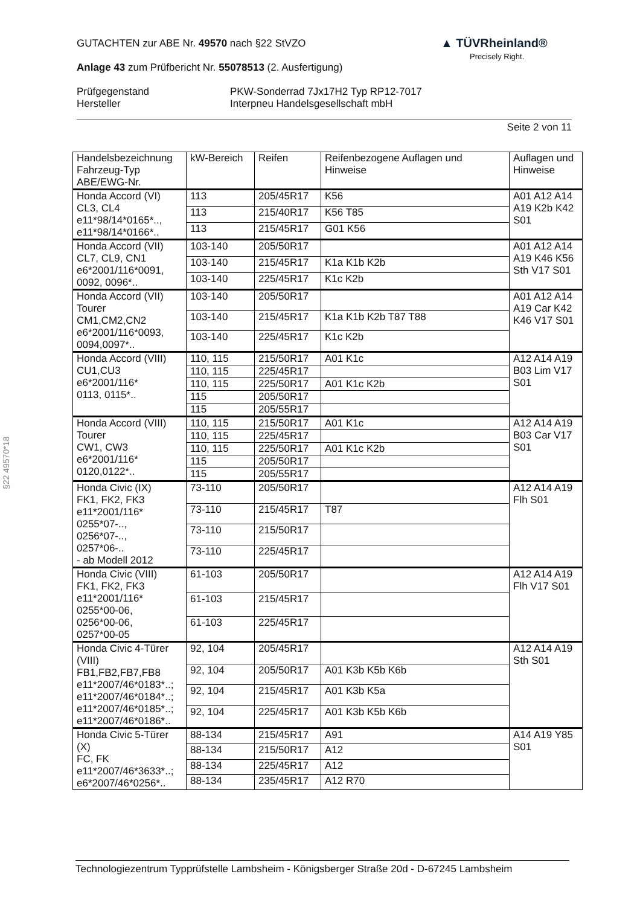GUTACHTEN zur ABE Nr. 49570 nach §22 StVZO
Anlage 43 zum Prüfbericht Nr. 55078513 (2. Ausfertigung)
Prüfgegenstand
Hersteller
PKW-Sonderrad 7Jx17H2 Typ RP12-7017
Interpneu Handelsgesellschaft mbH
Seite 2 von 11
▲ TÜVRheinland®
Precisely Right.
§22 49570*18
| Handelsbezeichnung Fahrzeug-Typ ABE/EWG-Nr. | kW-Bereich | Reifen | Reifenbezogene Auflagen und Hinweise | Auflagen und Hinweise |
| --- | --- | --- | --- | --- |
| Honda Accord (VI) CL3, CL4 e11*98/14*0165*.., e11*98/14*0166*.. | 113 | 205/45R17 | K56 | A01 A12 A14 A19 K2b K42 S01 |
| | 113 | 215/40R17 | K56 T85 | |
| | 113 | 215/45R17 | G01 K56 | |
| Honda Accord (VII) CL7, CL9, CN1 e6*2001/116*0091, 0092, 0096*.. | 103-140 | 205/50R17 | | A01 A12 A14 A19 K46 K56 Sth V17 S01 |
| | 103-140 | 215/45R17 | K1a K1b K2b | |
| | 103-140 | 225/45R17 | K1c K2b | |
| Honda Accord (VII) Tourer CM1,CM2,CN2 e6*2001/116*0093, 0094,0097*.. | 103-140 | 205/50R17 | | A01 A12 A14 A19 Car K42 K46 V17 S01 |
| | 103-140 | 215/45R17 | K1a K1b K2b T87 T88 | |
| | 103-140 | 225/45R17 | K1c K2b | |
| Honda Accord (VIII) CU1,CU3 e6*2001/116* 0113, 0115*.. | 110, 115 | 215/50R17 | A01 K1c | A12 A14 A19 B03 Lim V17 S01 |
| | 110, 115 | 225/45R17 | | |
| | 110, 115 | 225/50R17 | A01 K1c K2b | |
| | 115 | 205/50R17 | | |
| | 115 | 205/55R17 | | |
| Honda Accord (VIII) Tourer CW1, CW3 e6*2001/116* 0120,0122*.. | 110, 115 | 215/50R17 | A01 K1c | A12 A14 A19 B03 Car V17 S01 |
| | 110, 115 | 225/45R17 | | |
| | 110, 115 | 225/50R17 | A01 K1c K2b | |
| | 115 | 205/50R17 | | |
| | 115 | 205/55R17 | | |
| Honda Civic (IX) FK1, FK2, FK3 e11*2001/116* 0255*07-.., 0256*07-.., 0257*06-.. - ab Modell 2012 | 73-110 | 205/50R17 | | A12 A14 A19 Flh S01 |
| | 73-110 | 215/45R17 | T87 | |
| | 73-110 | 215/50R17 | | |
| | 73-110 | 225/45R17 | | |
| Honda Civic (VIII) FK1, FK2, FK3 e11*2001/116* 0255*00-06, 0256*00-06, 0257*00-05 | 61-103 | 205/50R17 | | A12 A14 A19 Flh V17 S01 |
| | 61-103 | 215/45R17 | | |
| | 61-103 | 225/45R17 | | |
| Honda Civic 4-Türer (VIII) FB1,FB2,FB7,FB8 e11*2007/46*0183*..; e11*2007/46*0184*..; e11*2007/46*0185*..; e11*2007/46*0186*.. | 92, 104 | 205/45R17 | | A12 A14 A19 Sth S01 |
| | 92, 104 | 205/50R17 | A01 K3b K5b K6b | |
| | 92, 104 | 215/45R17 | A01 K3b K5a | |
| | 92, 104 | 225/45R17 | A01 K3b K5b K6b | |
| Honda Civic 5-Türer (X) FC, FK e11*2007/46*3633*..; e6*2007/46*0256*.. | 88-134 | 215/45R17 | A91 | A14 A19 Y85 S01 |
| | 88-134 | 215/50R17 | A12 | |
| | 88-134 | 225/45R17 | A12 | |
| | 88-134 | 235/45R17 | A12 R70 | |
Technologiezentrum Typprüfstelle Lambsheim - Königsberger Straße 20d - D-67245 Lambsheim